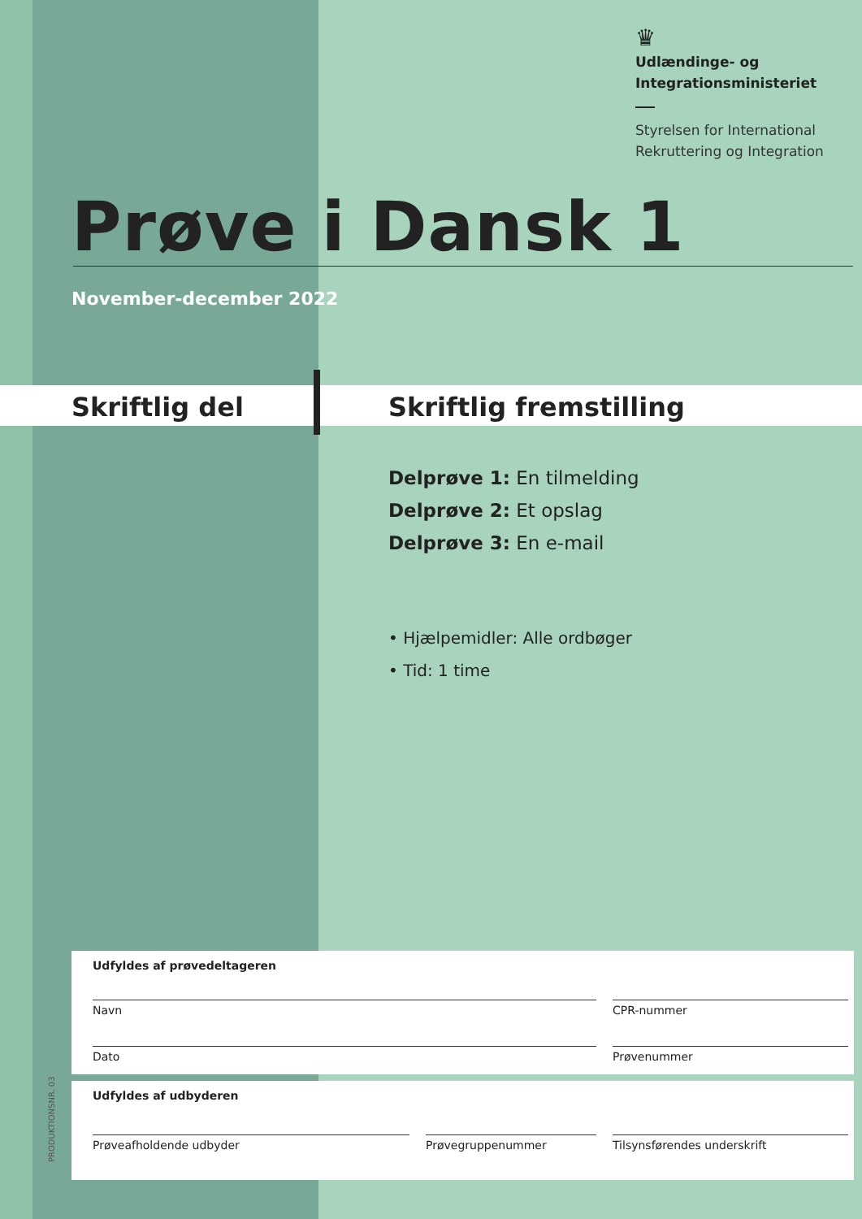♛
Udlændinge- og
Integrationsministeriet
Styrelsen for International
Rekruttering og Integration
Prøve i Dansk 1
November-december 2022
Skriftlig del Skriftlig fremstilling
Delprøve 1: En tilmelding
Delprøve 2: Et opslag
Delprøve 3: En e-mail
• Hjælpemidler: Alle ordbøger
• Tid: 1 time
Udfyldes af prøvedeltageren
Navn CPR-nummer
Dato Prøvenummer
Udfyldes af udbyderen
Prøveafholdende udbyder Prøvegruppenummer Tilsynsførendes underskrift
PRODUKTIONSNR. 03